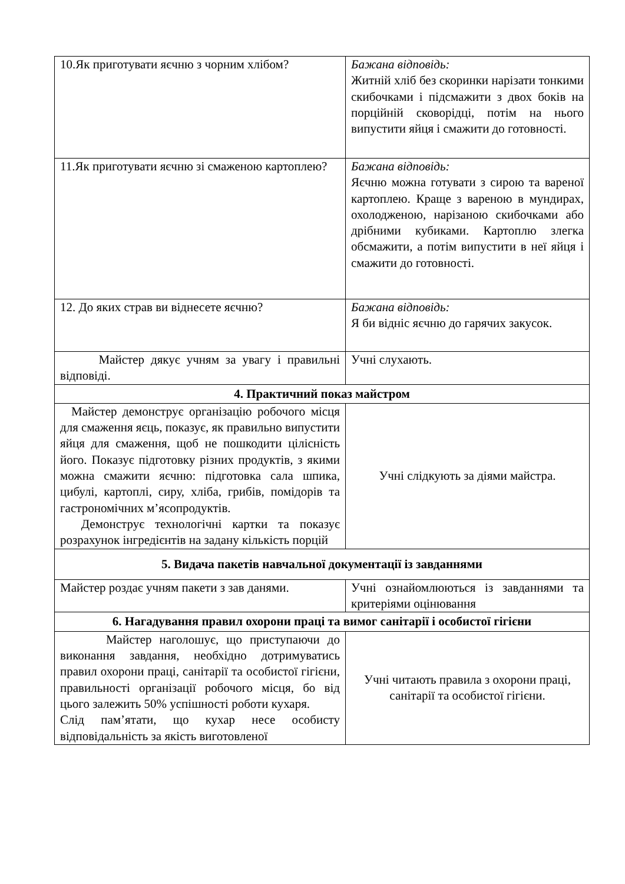| 10.Як приготувати яєчню з чорним хлібом? | Бажана відповідь: Житній хліб без скоринки нарізати тонкими скибочками і підсмажити з двох боків на порційній сковорідці, потім на нього випустити яйця і смажити до готовності. |
| 11.Як приготувати яєчню зі смаженою картоплею? | Бажана відповідь: Яєчню можна готувати з сирою та вареної картоплею. Краще з вареною в мундирах, охолодженою, нарізаною скибочками або дрібними кубиками. Картоплю злегка обсмажити, а потім випустити в неї яйця і смажити до готовності. |
| 12. До яких страв ви віднесете яєчню? | Бажана відповідь: Я би відніс яєчню до гарячих закусок. |
| Майстер дякує учням за увагу і правильні відповіді. | Учні слухають. |
| 4. Практичний показ майстром | |
| Майстер демонструє організацію робочого місця для смаження яєць, показує, як правильно випустити яйця для смаження, щоб не пошкодити цілісність його. Показує підготовку різних продуктів, з якими можна смажити яєчню: підготовка сала шпика, цибулі, картоплі, сиру, хліба, грибів, помідорів та гастрономічних м’ясопродуктів. Демонструє технологічні картки та показує розрахунок інгредієнтів на задану кількість порцій | Учні слідкують за діями майстра. |
| 5. Видача пакетів навчальної документації із завданнями | |
| Майстер роздає учням пакети з зав данями. | Учні ознайомлюються із завданнями та критеріями оцінювання |
| 6. Нагадування правил охорони праці та вимог санітарії і особистої гігієни | |
| Майстер наголошує, що приступаючи до виконання завдання, необхідно дотримуватись правил охорони праці, санітарії та особистої гігієни, правильності організації робочого місця, бо від цього залежить 50% успішності роботи кухаря. Слід пам’ятати, що кухар несе особисту відповідальність за якість виготовленої | Учні читають правила з охорони праці, санітарії та особистої гігієни. |